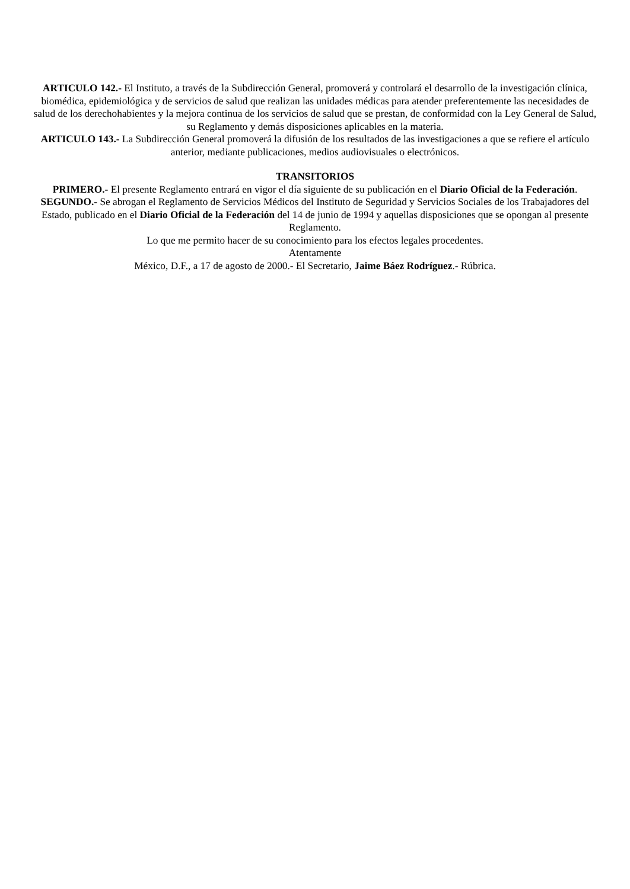ARTICULO 142.- El Instituto, a través de la Subdirección General, promoverá y controlará el desarrollo de la investigación clínica, biomédica, epidemiológica y de servicios de salud que realizan las unidades médicas para atender preferentemente las necesidades de salud de los derechohabientes y la mejora continua de los servicios de salud que se prestan, de conformidad con la Ley General de Salud, su Reglamento y demás disposiciones aplicables en la materia.
ARTICULO 143.- La Subdirección General promoverá la difusión de los resultados de las investigaciones a que se refiere el artículo anterior, mediante publicaciones, medios audiovisuales o electrónicos.
TRANSITORIOS
PRIMERO.- El presente Reglamento entrará en vigor el día siguiente de su publicación en el Diario Oficial de la Federación.
SEGUNDO.- Se abrogan el Reglamento de Servicios Médicos del Instituto de Seguridad y Servicios Sociales de los Trabajadores del Estado, publicado en el Diario Oficial de la Federación del 14 de junio de 1994 y aquellas disposiciones que se opongan al presente Reglamento.
Lo que me permito hacer de su conocimiento para los efectos legales procedentes.
Atentamente
México, D.F., a 17 de agosto de 2000.- El Secretario, Jaime Báez Rodríguez.- Rúbrica.